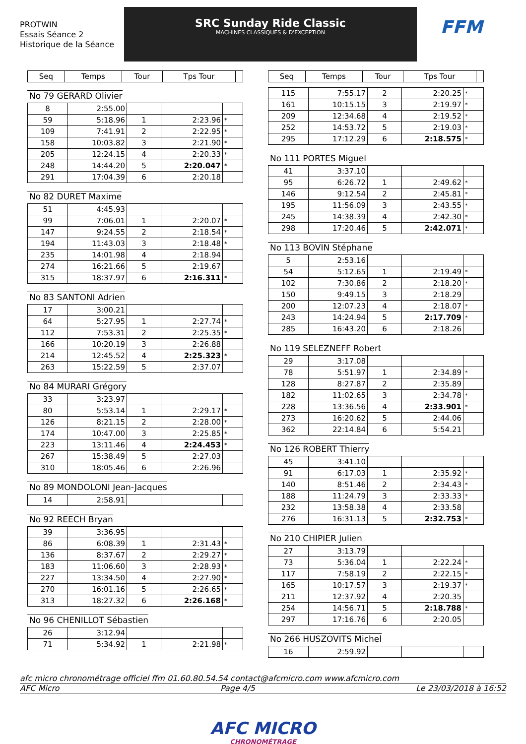PROTWIN
Essais Séance 2
Historique de la Séance
SRC Sunday Ride Classic
MACHINES CLASSIQUES & D'EXCEPTION
FFM
| Seq | Temps | Tour | Tps Tour | |
| --- | --- | --- | --- | --- |
No 79 GERARD Olivier
| 8 | 2:55.00 | | | |
| 59 | 5:18.96 | 1 | 2:23.96 | * |
| 109 | 7:41.91 | 2 | 2:22.95 | * |
| 158 | 10:03.82 | 3 | 2:21.90 | * |
| 205 | 12:24.15 | 4 | 2:20.33 | * |
| 248 | 14:44.20 | 5 | 2:20.047 | * |
| 291 | 17:04.39 | 6 | 2:20.18 | |
No 82 DURET Maxime
| 51 | 4:45.93 | | | |
| 99 | 7:06.01 | 1 | 2:20.07 | * |
| 147 | 9:24.55 | 2 | 2:18.54 | * |
| 194 | 11:43.03 | 3 | 2:18.48 | * |
| 235 | 14:01.98 | 4 | 2:18.94 | |
| 274 | 16:21.66 | 5 | 2:19.67 | |
| 315 | 18:37.97 | 6 | 2:16.311 | * |
No 83 SANTONI Adrien
| 17 | 3:00.21 | | | |
| 64 | 5:27.95 | 1 | 2:27.74 | * |
| 112 | 7:53.31 | 2 | 2:25.35 | * |
| 166 | 10:20.19 | 3 | 2:26.88 | |
| 214 | 12:45.52 | 4 | 2:25.323 | * |
| 263 | 15:22.59 | 5 | 2:37.07 | |
No 84 MURARI Grégory
| 33 | 3:23.97 | | | |
| 80 | 5:53.14 | 1 | 2:29.17 | * |
| 126 | 8:21.15 | 2 | 2:28.00 | * |
| 174 | 10:47.00 | 3 | 2:25.85 | * |
| 223 | 13:11.46 | 4 | 2:24.453 | * |
| 267 | 15:38.49 | 5 | 2:27.03 | |
| 310 | 18:05.46 | 6 | 2:26.96 | |
No 89 MONDOLONI Jean-Jacques
| 14 | 2:58.91 | | | |
No 92 REECH Bryan
| 39 | 3:36.95 | | | |
| 86 | 6:08.39 | 1 | 2:31.43 | * |
| 136 | 8:37.67 | 2 | 2:29.27 | * |
| 183 | 11:06.60 | 3 | 2:28.93 | * |
| 227 | 13:34.50 | 4 | 2:27.90 | * |
| 270 | 16:01.16 | 5 | 2:26.65 | * |
| 313 | 18:27.32 | 6 | 2:26.168 | * |
No 96 CHENILLOT Sébastien
| 26 | 3:12.94 | | | |
| 71 | 5:34.92 | 1 | 2:21.98 | * |
| Seq | Temps | Tour | Tps Tour | |
| --- | --- | --- | --- | --- |
| 115 | 7:55.17 | 2 | 2:20.25 | * |
| 161 | 10:15.15 | 3 | 2:19.97 | * |
| 209 | 12:34.68 | 4 | 2:19.52 | * |
| 252 | 14:53.72 | 5 | 2:19.03 | * |
| 295 | 17:12.29 | 6 | 2:18.575 | * |
No 111 PORTES Miguel
| 41 | 3:37.10 | | | |
| 95 | 6:26.72 | 1 | 2:49.62 | * |
| 146 | 9:12.54 | 2 | 2:45.81 | * |
| 195 | 11:56.09 | 3 | 2:43.55 | * |
| 245 | 14:38.39 | 4 | 2:42.30 | * |
| 298 | 17:20.46 | 5 | 2:42.071 | * |
No 113 BOVIN Stéphane
| 5 | 2:53.16 | | | |
| 54 | 5:12.65 | 1 | 2:19.49 | * |
| 102 | 7:30.86 | 2 | 2:18.20 | * |
| 150 | 9:49.15 | 3 | 2:18.29 | |
| 200 | 12:07.23 | 4 | 2:18.07 | * |
| 243 | 14:24.94 | 5 | 2:17.709 | * |
| 285 | 16:43.20 | 6 | 2:18.26 | |
No 119 SELEZNEFF Robert
| 29 | 3:17.08 | | | |
| 78 | 5:51.97 | 1 | 2:34.89 | * |
| 128 | 8:27.87 | 2 | 2:35.89 | |
| 182 | 11:02.65 | 3 | 2:34.78 | * |
| 228 | 13:36.56 | 4 | 2:33.901 | * |
| 273 | 16:20.62 | 5 | 2:44.06 | |
| 362 | 22:14.84 | 6 | 5:54.21 | |
No 126 ROBERT Thierry
| 45 | 3:41.10 | | | |
| 91 | 6:17.03 | 1 | 2:35.92 | * |
| 140 | 8:51.46 | 2 | 2:34.43 | * |
| 188 | 11:24.79 | 3 | 2:33.33 | * |
| 232 | 13:58.38 | 4 | 2:33.58 | |
| 276 | 16:31.13 | 5 | 2:32.753 | * |
No 210 CHIPIER Julien
| 27 | 3:13.79 | | | |
| 73 | 5:36.04 | 1 | 2:22.24 | * |
| 117 | 7:58.19 | 2 | 2:22.15 | * |
| 165 | 10:17.57 | 3 | 2:19.37 | * |
| 211 | 12:37.92 | 4 | 2:20.35 | |
| 254 | 14:56.71 | 5 | 2:18.788 | * |
| 297 | 17:16.76 | 6 | 2:20.05 | |
No 266 HUSZOVITS Michel
| 16 | 2:59.92 | | | |
afc micro chronométrage officiel ffm 01.60.80.54.54 contact@afcmicro.com www.afcmicro.com
AFC Micro Page 4/5 Le 23/03/2018 à 16:52
AFC MICRO
CHRONOMÉTRAGE